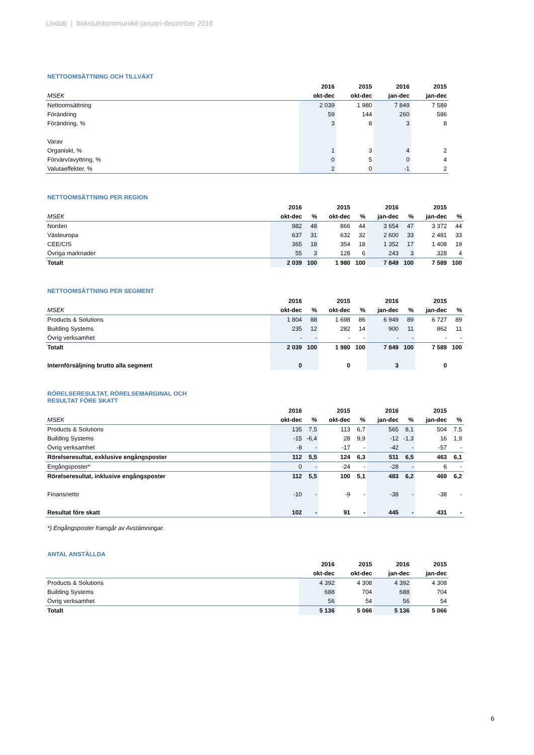Lindab | bokslutskommuniké januari-december 2016
NETTOOMSÄTTNING OCH TILLVÄXT
| | 2016 | 2015 | 2016 | 2015 |
| --- | --- | --- | --- | --- |
| MSEK | okt-dec | okt-dec | jan-dec | jan-dec |
| Nettoomsättning | 2 039 | 1 980 | 7 849 | 7 589 |
| Förändring | 59 | 144 | 260 | 586 |
| Förändring, % | 3 | 8 | 3 | 8 |
| Varav | | | | |
| Organiskt, % | 1 | 3 | 4 | 2 |
| Förvärv/avyttring, % | 0 | 5 | 0 | 4 |
| Valutaeffekter, % | 2 | 0 | -1 | 2 |
NETTOOMSÄTTNING PER REGION
| | 2016 | | 2015 | | 2016 | | 2015 | |
| --- | --- | --- | --- | --- | --- | --- | --- | --- |
| MSEK | okt-dec | % | okt-dec | % | jan-dec | % | jan-dec | % |
| Norden | 982 | 48 | 866 | 44 | 3 654 | 47 | 3 372 | 44 |
| Västeuropa | 637 | 31 | 632 | 32 | 2 600 | 33 | 2 481 | 33 |
| CEE/CIS | 365 | 18 | 354 | 18 | 1 352 | 17 | 1 408 | 19 |
| Övriga marknader | 55 | 3 | 128 | 6 | 243 | 3 | 328 | 4 |
| Totalt | 2 039 | 100 | 1 980 | 100 | 7 849 | 100 | 7 589 | 100 |
NETTOOMSÄTTNING PER SEGMENT
| | 2016 | | 2015 | | 2016 | | 2015 | |
| --- | --- | --- | --- | --- | --- | --- | --- | --- |
| MSEK | okt-dec | % | okt-dec | % | jan-dec | % | jan-dec | % |
| Products & Solutions | 1 804 | 88 | 1 698 | 86 | 6 949 | 89 | 6 727 | 89 |
| Building Systems | 235 | 12 | 282 | 14 | 900 | 11 | 862 | 11 |
| Övrig verksamhet | - | - | - | - | - | - | - | - |
| Totalt | 2 039 | 100 | 1 980 | 100 | 7 849 | 100 | 7 589 | 100 |
| Internförsäljning brutto alla segment | 0 | | 0 | | 3 | | 0 | |
RÖRELSERESULTAT, RÖRELSEMARGINAL OCH
RESULTAT FÖRE SKATT
| | 2016 | | 2015 | | 2016 | | 2015 | |
| --- | --- | --- | --- | --- | --- | --- | --- | --- |
| MSEK | okt-dec | % | okt-dec | % | jan-dec | % | jan-dec | % |
| Products & Solutions | 135 | 7,5 | 113 | 6,7 | 565 | 8,1 | 504 | 7,5 |
| Building Systems | -15 | -6,4 | 28 | 9,9 | -12 | -1,3 | 16 | 1,9 |
| Övrig verksamhet | -8 | - | -17 | - | -42 | - | -57 | - |
| Rörelseresultat, exklusive engångsposter | 112 | 5,5 | 124 | 6,3 | 511 | 6,5 | 463 | 6,1 |
| Engångsposter* | 0 | - | -24 | - | -28 | - | 6 | - |
| Rörelseresultat, inklusive engångsposter | 112 | 5,5 | 100 | 5,1 | 483 | 6,2 | 469 | 6,2 |
| Finansnetto | -10 | - | -9 | - | -38 | - | -38 | - |
| Resultat före skatt | 102 | - | 91 | - | 445 | - | 431 | - |
*) Engångsposter framgår av Avstämningar.
ANTAL ANSTÄLLDA
| | 2016 | 2015 | 2016 | 2015 |
| --- | --- | --- | --- | --- |
| | okt-dec | okt-dec | jan-dec | jan-dec |
| Products & Solutions | 4 392 | 4 308 | 4 392 | 4 308 |
| Building Systems | 688 | 704 | 688 | 704 |
| Övrig verksamhet | 56 | 54 | 56 | 54 |
| Totalt | 5 136 | 5 066 | 5 136 | 5 066 |
6